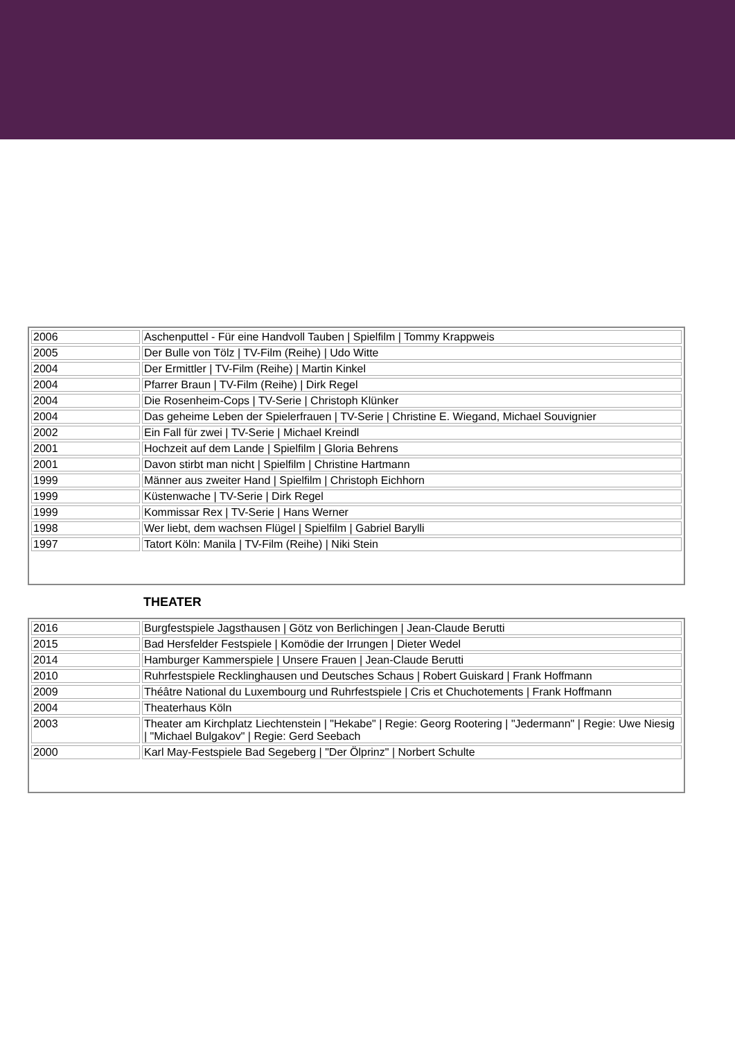| 2006 | Aschenputtel - Für eine Handvoll Tauben / Spielfilm / Tommy Krappweis |
| 2005 | Der Bulle von Tölz / TV-Film (Reihe) / Udo Witte |
| 2004 | Der Ermittler / TV-Film (Reihe) / Martin Kinkel |
| 2004 | Pfarrer Braun / TV-Film (Reihe) / Dirk Regel |
| 2004 | Die Rosenheim-Cops / TV-Serie / Christoph Klünker |
| 2004 | Das geheime Leben der Spielerfrauen / TV-Serie / Christine E. Wiegand, Michael Souvignier |
| 2002 | Ein Fall für zwei / TV-Serie / Michael Kreindl |
| 2001 | Hochzeit auf dem Lande / Spielfilm / Gloria Behrens |
| 2001 | Davon stirbt man nicht / Spielfilm / Christine Hartmann |
| 1999 | Männer aus zweiter Hand / Spielfilm / Christoph Eichhorn |
| 1999 | Küstenwache / TV-Serie / Dirk Regel |
| 1999 | Kommissar Rex / TV-Serie / Hans Werner |
| 1998 | Wer liebt, dem wachsen Flügel / Spielfilm / Gabriel Barylli |
| 1997 | Tatort Köln: Manila / TV-Film (Reihe) / Niki Stein |
THEATER
| 2016 | Burgfestspiele Jagsthausen / Götz von Berlichingen / Jean-Claude Berutti |
| 2015 | Bad Hersfelder Festspiele / Komödie der Irrungen / Dieter Wedel |
| 2014 | Hamburger Kammerspiele / Unsere Frauen / Jean-Claude Berutti |
| 2010 | Ruhrfestspiele Recklinghausen und Deutsches Schaus / Robert Guiskard / Frank Hoffmann |
| 2009 | Théâtre National du Luxembourg und Ruhrfestspiele / Cris et Chuchotements / Frank Hoffmann |
| 2004 | Theaterhaus Köln |
| 2003 | Theater am Kirchplatz Liechtenstein / "Hekabe" / Regie: Georg Rootering / "Jedermann" / Regie: Uwe Niesig / "Michael Bulgakov" / Regie: Gerd Seebach |
| 2000 | Karl May-Festspiele Bad Segeberg / "Der Ölprinz" / Norbert Schulte |